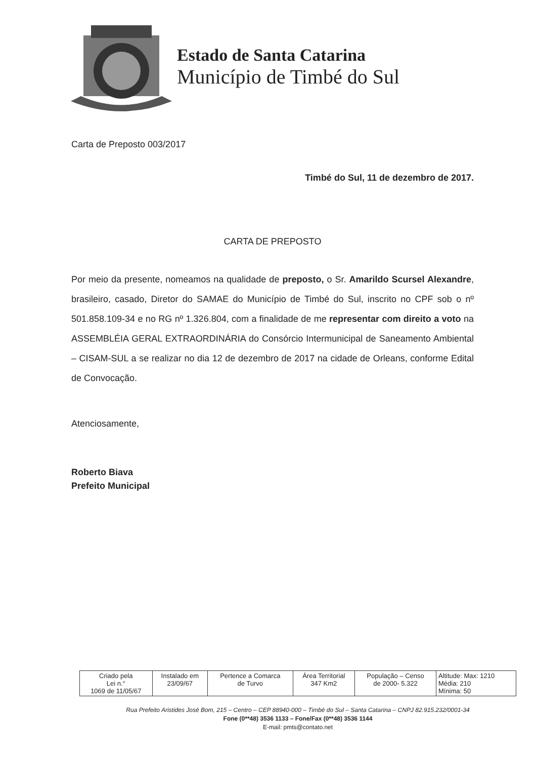Estado de Santa Catarina
Município de Timbé do Sul
Carta de Preposto 003/2017
Timbé do Sul, 11 de dezembro de 2017.
CARTA DE PREPOSTO
Por meio da presente, nomeamos na qualidade de preposto, o Sr. Amarildo Scursel Alexandre, brasileiro, casado, Diretor do SAMAE do Município de Timbé do Sul, inscrito no CPF sob o nº 501.858.109-34 e no RG nº 1.326.804, com a finalidade de me representar com direito a voto na ASSEMBLÉIA GERAL EXTRAORDINÁRIA do Consórcio Intermunicipal de Saneamento Ambiental – CISAM-SUL a se realizar no dia 12 de dezembro de 2017 na cidade de Orleans, conforme Edital de Convocação.
Atenciosamente,
Roberto Biava
Prefeito Municipal
| Criado pela Lei n.° 1069 de 11/05/67 | Instalado em 23/09/67 | Pertence a Comarca de Turvo | Área Territorial 347 Km2 | População – Censo de 2000- 5.322 | Altitude: Max: 1210 Média: 210 Mínima: 50 |
Rua Prefeito Aristides José Bom, 215 – Centro – CEP 88940-000 – Timbé do Sul – Santa Catarina – CNPJ 82.915.232/0001-34
Fone (0**48) 3536 1133 – Fone/Fax (0**48) 3536 1144
E-mail: pmts@contato.net